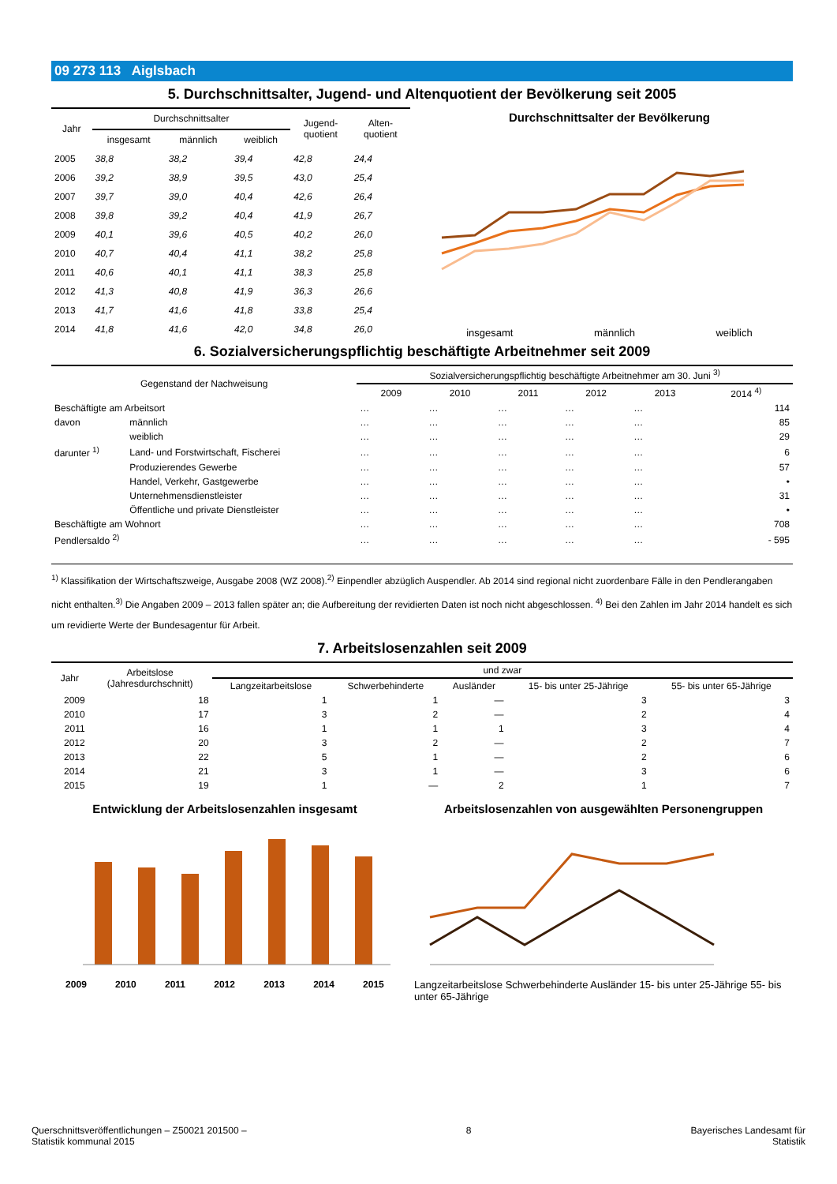09 273 113 Aiglsbach
5. Durchschnittsalter, Jugend- und Altenquotient der Bevölkerung seit 2005
| Jahr | Durchschnittsalter | | | Jugend- quotient | Alten- quotient |
| --- | --- | --- | --- | --- | --- |
| | insgesamt | männlich | weiblich | | |
| 2005 | 38,8 | 38,2 | 39,4 | 42,8 | 24,4 |
| 2006 | 39,2 | 38,9 | 39,5 | 43,0 | 25,4 |
| 2007 | 39,7 | 39,0 | 40,4 | 42,6 | 26,4 |
| 2008 | 39,8 | 39,2 | 40,4 | 41,9 | 26,7 |
| 2009 | 40,1 | 39,6 | 40,5 | 40,2 | 26,0 |
| 2010 | 40,7 | 40,4 | 41,1 | 38,2 | 25,8 |
| 2011 | 40,6 | 40,1 | 41,1 | 38,3 | 25,8 |
| 2012 | 41,3 | 40,8 | 41,9 | 36,3 | 26,6 |
| 2013 | 41,7 | 41,6 | 41,8 | 33,8 | 25,4 |
| 2014 | 41,8 | 41,6 | 42,0 | 34,8 | 26,0 |
Durchschnittsalter der Bevölkerung
insgesamt männlich weiblich
6. Sozialversicherungspflichtig beschäftigte Arbeitnehmer seit 2009
| Gegenstand der Nachweisung | | Sozialversicherungspflichtig beschäftigte Arbeitnehmer am 30. Juni <sup>3)</sup> | | | | | |
| --- | --- | --- | --- | --- | --- | --- | --- |
| | | 2009 | 2010 | 2011 | 2012 | 2013 | 2014 <sup>4)</sup> |
| Beschäftigte am Arbeitsort | | … | … | … | … | … | 114 |
| davon | männlich | … | … | … | … | … | 85 |
| | weiblich | … | … | … | … | … | 29 |
| darunter <sup>1)</sup> | Land- und Forstwirtschaft, Fischerei | … | … | … | … | … | 6 |
| | Produzierendes Gewerbe | … | … | … | … | … | 57 |
| | Handel, Verkehr, Gastgewerbe | … | … | … | … | … | • |
| | Unternehmensdienstleister | … | … | … | … | … | 31 |
| | Öffentliche und private Dienstleister | … | … | … | … | … | • |
| Beschäftigte am Wohnort | | … | … | … | … | … | 708 |
| Pendlersaldo <sup>2)</sup> | | … | … | … | … | … | - 595 |
<sup>1)</sup> Klassifikation der Wirtschaftszweige, Ausgabe 2008 (WZ 2008).<sup>2)</sup> Einpendler abzüglich Auspendler. Ab 2014 sind regional nicht zuordenbare Fälle in den Pendlerangaben nicht enthalten.<sup>3)</sup> Die Angaben 2009 – 2013 fallen später an; die Aufbereitung der revidierten Daten ist noch nicht abgeschlossen. <sup>4)</sup> Bei den Zahlen im Jahr 2014 handelt es sich um revidierte Werte der Bundesagentur für Arbeit.
7. Arbeitslosenzahlen seit 2009
| Jahr | Arbeitslose (Jahresdurchschnitt) | und zwar | | | | |
| --- | --- | --- | --- | --- | --- | --- |
| | | Langzeitarbeitslose | Schwerbehinderte | Ausländer | 15- bis unter 25-Jährige | 55- bis unter 65-Jährige |
| 2009 | 18 | 1 | 1 | — | 3 | 3 |
| 2010 | 17 | 3 | 2 | — | 2 | 4 |
| 2011 | 16 | 1 | 1 | 1 | 3 | 4 |
| 2012 | 20 | 3 | 2 | — | 2 | 7 |
| 2013 | 22 | 5 | 1 | — | 2 | 6 |
| 2014 | 21 | 3 | 1 | — | 3 | 6 |
| 2015 | 19 | 1 | — | 2 | 1 | 7 |
Entwicklung der Arbeitslosenzahlen insgesamt
2009 2010 2011 2012 2013 2014 2015
Arbeitslosenzahlen von ausgewählten Personengruppen
Langzeitarbeitslose Schwerbehinderte Ausländer 15- bis unter 25-Jährige 55- bis unter 65-Jährige
Querschnittsveröffentlichungen – Z50021 201500 –
Statistik kommunal 2015 8 Bayerisches Landesamt für
Statistik